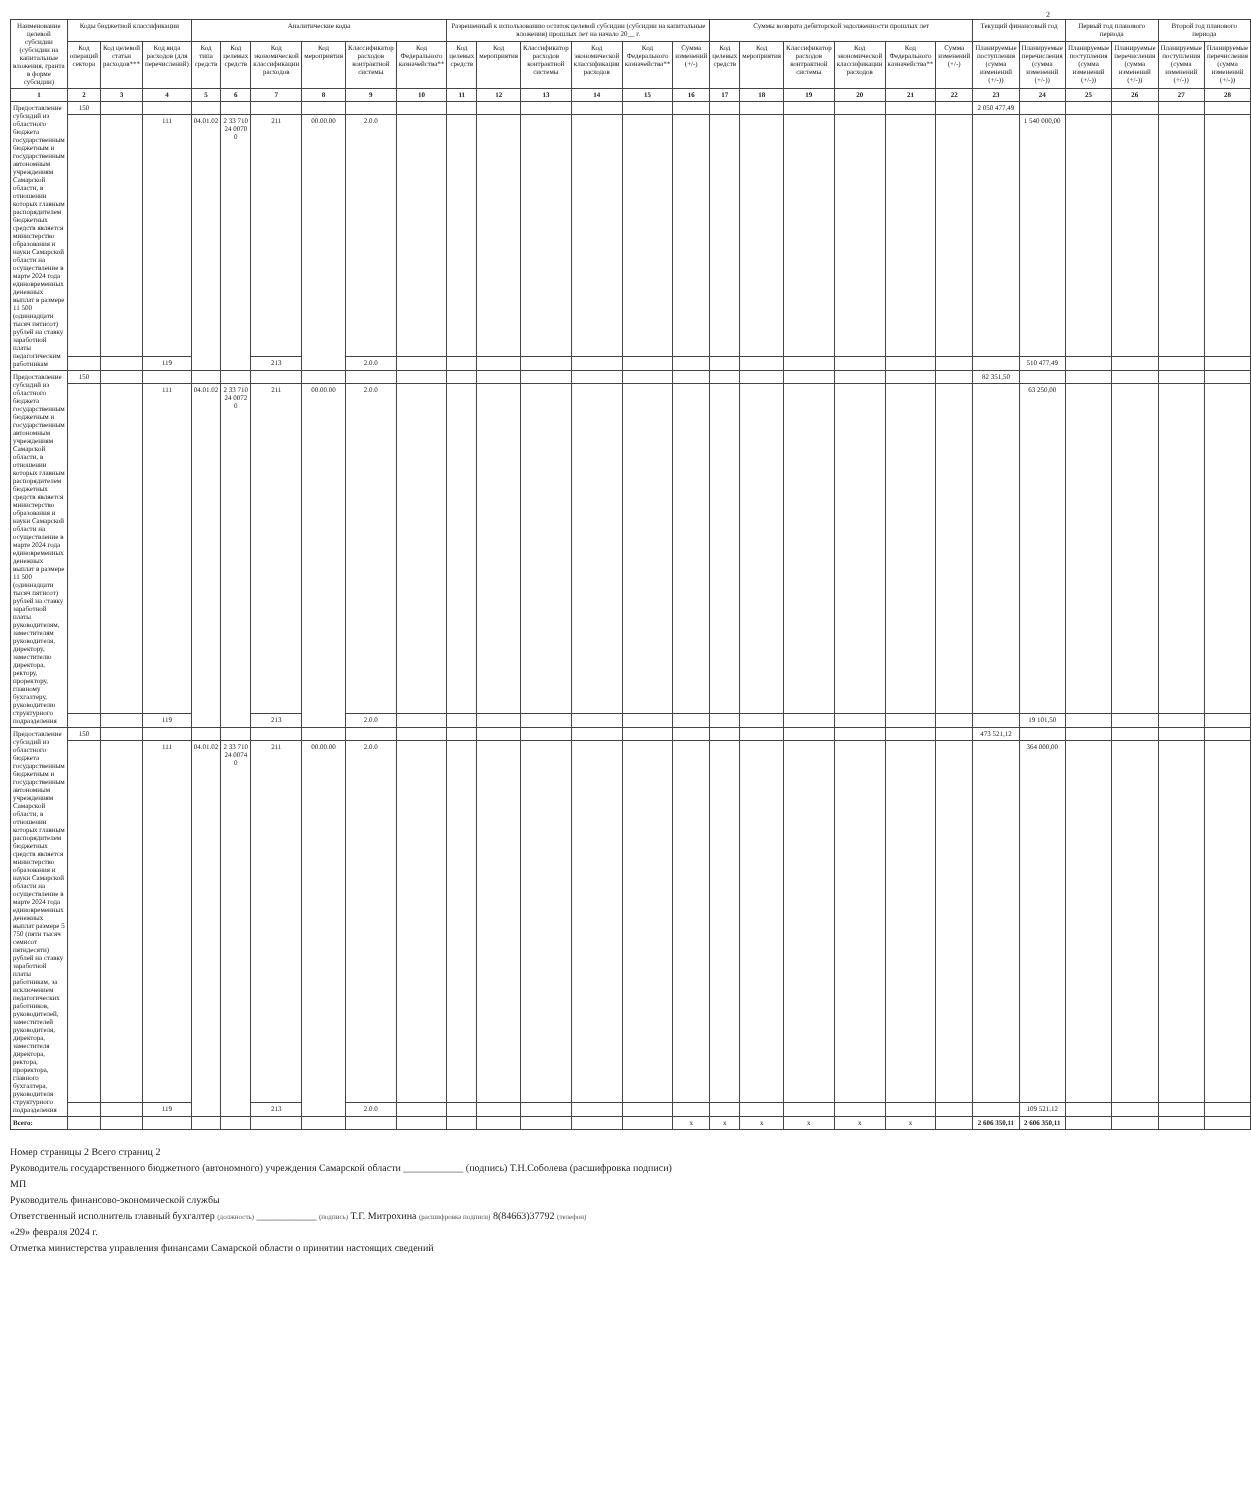2
| Наименование целевой субсидии (субсидии на капитальные вложения, гранта в форме субсидии) | Коды бюджетной классификации | | | Аналитические коды | | | | | | Разрешенный к использованию остаток целевой субсидии (субсидии на капитальные вложения) прошлых лет на начало 20__ г. | | | | | | Суммы возврата дебиторской задолженности прошлых лет | | | | | | Текущий финансовый год | | Первый год планового периода | | Второй год планового периода | |
| --- | --- | --- | --- | --- | --- | --- | --- | --- | --- | --- | --- | --- | --- | --- | --- | --- | --- | --- | --- | --- | --- | --- | --- | --- | --- | --- | --- |
| | Код операций сектора | Код целевой статьи расходов*** | Код вида расходов (для перечислений) | Код типа средств | Код целевых средств | Код экономической классификации расходов | Код мероприятия | Классификатор расходов контрактной системы | Код Федерального казначейства** | Код целевых средств | Код мероприятия | Классификатор расходов контрактной системы | Код экономической классификации расходов | Код Федерального казначейства** | Сумма изменений (+/-) | Код целевых средств | Код мероприятия | Классификатор расходов контрактной системы | Код экономической классификации расходов | Код Федерального казначейства** | Сумма изменений (+/-) | Планируемые поступления (сумма изменений (+/-)) | Планируемые перечисления (сумма изменений (+/-)) | Планируемые поступления (сумма изменений (+/-)) | Планируемые перечисления (сумма изменений (+/-)) | Планируемые поступления (сумма изменений (+/-)) | Планируемые перечисления (сумма изменений (+/-)) |
| 1 | 2 | 3 | 4 | 5 | 6 | 7 | 8 | 9 | 10 | 11 | 12 | 13 | 14 | 15 | 16 | 17 | 18 | 19 | 20 | 21 | 22 | 23 | 24 | 25 | 26 | 27 | 28 |
| Предоставление субсидий из областного бюджета государственным бюджетным и государственным автономным учреждениям Самарской области, в отношении которых главным распорядителем бюджетных средств является министерство образования и науки Самарской области на осуществление в марте 2024 года единовременных денежных выплат в размере 11 500 (одиннадцати тысяч пятисот) рублей на ставку заработной платы педагогическим работникам | 150 | | | | | | | | | | | | | | | | | | | | | 2 050 477,49 | | | | | |
| | | | 111 | 04.01.02 | 2 33 710 24 0070 0 | 211 | 00.00.00 | 2.0.0 | | | | | | | | | | | | | | | 1 540 000,00 | | | | |
| | | | 119 | | | 213 | | 2.0.0 | | | | | | | | | | | | | | | 510 477,49 | | | | |
| Предоставление субсидий из областного бюджета государственным бюджетным и государственным автономным учреждениям Самарской области, в отношении которых главным распорядителем бюджетных средств является министерство образования и науки Самарской области на осуществление в марте 2024 года единовременных денежных выплат в размере 11 500 (одиннадцати тысяч пятисот) рублей на ставку заработной платы руководителям, заместителям руководителя, директору, заместителю директора, ректору, проректору, главному бухгалтеру, руководителю структурного подразделения | 150 | | | | | | | | | | | | | | | | | | | | | 82 351,50 | | | | | |
| | | | 111 | 04.01.02 | 2 33 710 24 0072 0 | 211 | 00.00.00 | 2.0.0 | | | | | | | | | | | | | | | 63 250,00 | | | | |
| | | | 119 | | | 213 | | 2.0.0 | | | | | | | | | | | | | | | 19 101,50 | | | | |
| Предоставление субсидий из областного бюджета государственным бюджетным и государственным автономным учреждениям Самарской области, в отношении которых главным распорядителем бюджетных средств является министерство образования и науки Самарской области на осуществление в марте 2024 года единовременных денежных выплат размере 5 750 (пяти тысяч семисот пятидесяти) рублей на ставку заработной платы работникам, за исключением педагогических работников, руководителей, заместителей руководителя, директора, заместителя директора, ректора, проректора, главного бухгалтера, руководителя структурного подразделения | 150 | | | | | | | | | | | | | | | | | | | | | 473 521,12 | | | | | |
| | | | 111 | 04.01.02 | 2 33 710 24 0074 0 | 211 | 00.00.00 | 2.0.0 | | | | | | | | | | | | | | | 364 000,00 | | | | |
| | | | 119 | | | 213 | | 2.0.0 | | | | | | | | | | | | | | | 109 521,12 | | | | |
| Всего: | | | | | | | | | | | | | | | x | x | x | x | x | x | | 2 606 350,11 | 2 606 350,11 | | | | |
Номер страницы 2 Всего страниц 2
Руководитель государственного бюджетного (автономного) учреждения Самарской области ____________ (подпись) Т.Н.Соболева (расшифровка подписи)
МП
Руководитель финансово-экономической службы
Ответственный исполнитель главный бухгалтер (должность) ____________ (подпись) Т.Г. Митрохина (расшифровка подписи) 8(84663)37792 (телефон)
«29» февраля 2024 г.
Отметка министерства управления финансами Самарской области о принятии настоящих сведений